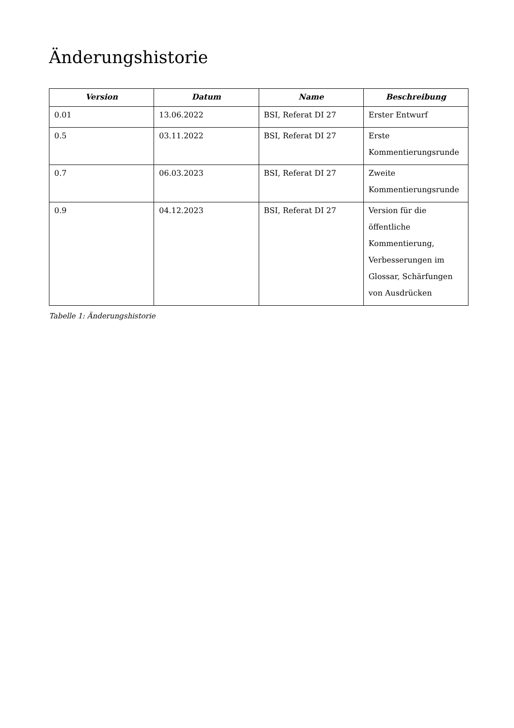Änderungshistorie
| Version | Datum | Name | Beschreibung |
| --- | --- | --- | --- |
| 0.01 | 13.06.2022 | BSI, Referat DI 27 | Erster Entwurf |
| 0.5 | 03.11.2022 | BSI, Referat DI 27 | Erste Kommentierungsrunde |
| 0.7 | 06.03.2023 | BSI, Referat DI 27 | Zweite Kommentierungsrunde |
| 0.9 | 04.12.2023 | BSI, Referat DI 27 | Version für die öffentliche Kommentierung, Verbesserungen im Glossar, Schärfungen von Ausdrücken |
Tabelle 1: Änderungshistorie